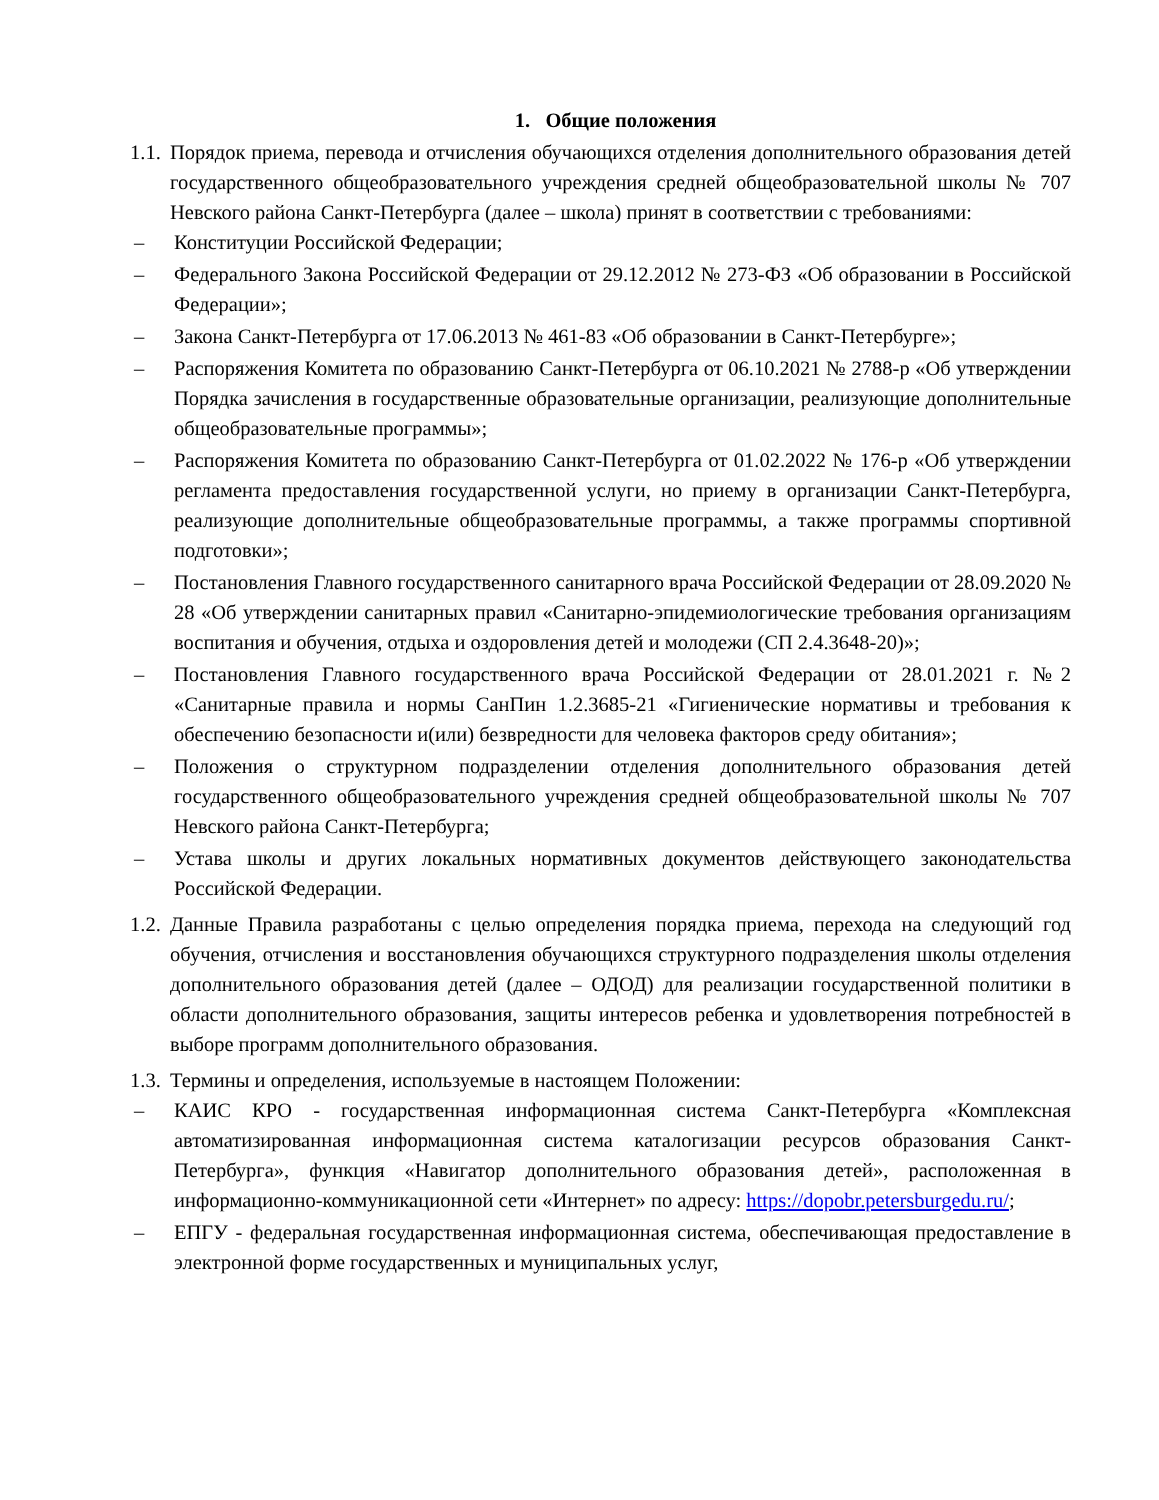1. Общие положения
1.1. Порядок приема, перевода и отчисления обучающихся отделения дополнительного образования детей государственного общеобразовательного учреждения средней общеобразовательной школы № 707 Невского района Санкт-Петербурга (далее – школа) принят в соответствии с требованиями:
– Конституции Российской Федерации;
– Федерального Закона Российской Федерации от 29.12.2012 № 273-ФЗ «Об образовании в Российской Федерации»;
– Закона Санкт-Петербурга от 17.06.2013 № 461-83 «Об образовании в Санкт-Петербурге»;
– Распоряжения Комитета по образованию Санкт-Петербурга от 06.10.2021 № 2788-р «Об утверждении Порядка зачисления в государственные образовательные организации, реализующие дополнительные общеобразовательные программы»;
– Распоряжения Комитета по образованию Санкт-Петербурга от 01.02.2022 № 176-р «Об утверждении регламента предоставления государственной услуги, но приему в организации Санкт-Петербурга, реализующие дополнительные общеобразовательные программы, а также программы спортивной подготовки»;
– Постановления Главного государственного санитарного врача Российской Федерации от 28.09.2020 № 28 «Об утверждении санитарных правил «Санитарно-эпидемиологические требования организациям воспитания и обучения, отдыха и оздоровления детей и молодежи (СП 2.4.3648-20)»;
– Постановления Главного государственного врача Российской Федерации от 28.01.2021 г. №2 «Санитарные правила и нормы СанПин 1.2.3685-21 «Гигиенические нормативы и требования к обеспечению безопасности и(или) безвредности для человека факторов среду обитания»;
– Положения о структурном подразделении отделения дополнительного образования детей государственного общеобразовательного учреждения средней общеобразовательной школы № 707 Невского района Санкт-Петербурга;
– Устава школы и других локальных нормативных документов действующего законодательства Российской Федерации.
1.2. Данные Правила разработаны с целью определения порядка приема, перехода на следующий год обучения, отчисления и восстановления обучающихся структурного подразделения школы отделения дополнительного образования детей (далее – ОДОД) для реализации государственной политики в области дополнительного образования, защиты интересов ребенка и удовлетворения потребностей в выборе программ дополнительного образования.
1.3. Термины и определения, используемые в настоящем Положении:
– КАИС КРО - государственная информационная система Санкт-Петербурга «Комплексная автоматизированная информационная система каталогизации ресурсов образования Санкт-Петербурга», функция «Навигатор дополнительного образования детей», расположенная в информационно-коммуникационной сети «Интернет» по адресу: https://dopobr.petersburgedu.ru/;
– ЕПГУ - федеральная государственная информационная система, обеспечивающая предоставление в электронной форме государственных и муниципальных услуг,